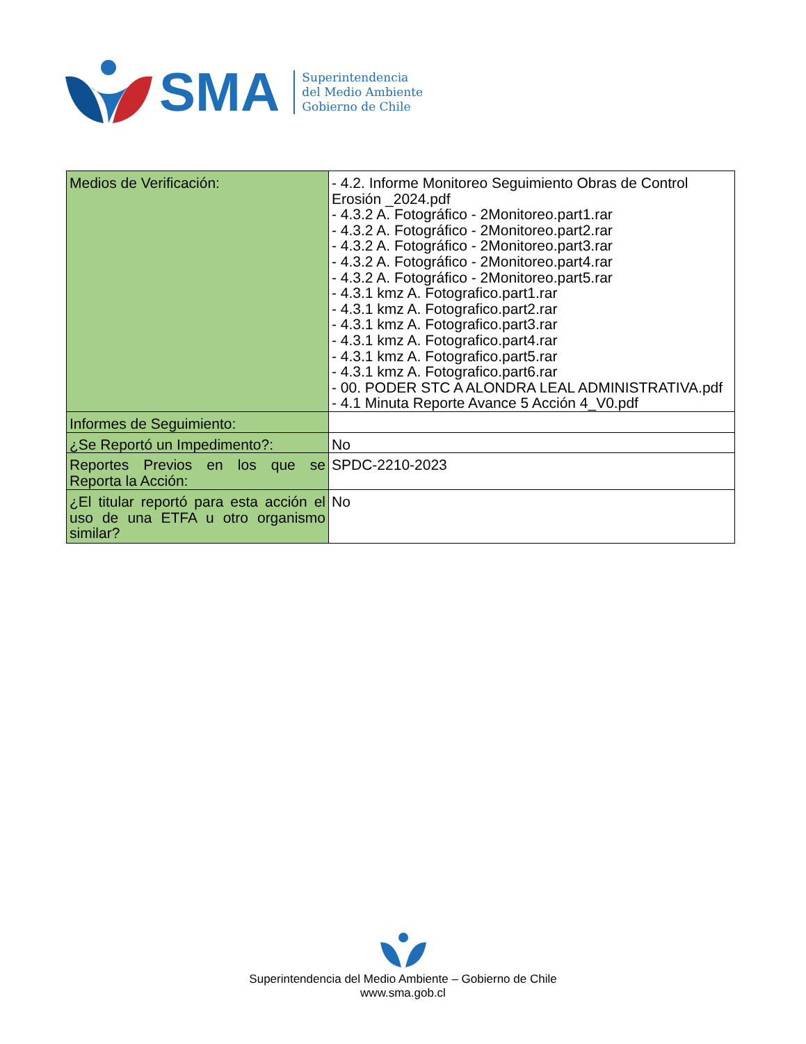SMA
Superintendencia
del Medio Ambiente
Gobierno de Chile
| Medios de Verificación: | - 4.2. Informe Monitoreo Seguimiento Obras de Control Erosión _2024.pdf - 4.3.2 A. Fotográfico - 2Monitoreo.part1.rar - 4.3.2 A. Fotográfico - 2Monitoreo.part2.rar - 4.3.2 A. Fotográfico - 2Monitoreo.part3.rar - 4.3.2 A. Fotográfico - 2Monitoreo.part4.rar - 4.3.2 A. Fotográfico - 2Monitoreo.part5.rar - 4.3.1 kmz A. Fotografico.part1.rar - 4.3.1 kmz A. Fotografico.part2.rar - 4.3.1 kmz A. Fotografico.part3.rar - 4.3.1 kmz A. Fotografico.part4.rar - 4.3.1 kmz A. Fotografico.part5.rar - 4.3.1 kmz A. Fotografico.part6.rar - 00. PODER STC A ALONDRA LEAL ADMINISTRATIVA.pdf - 4.1 Minuta Reporte Avance 5 Acción 4_V0.pdf |
| Informes de Seguimiento: | |
| ¿Se Reportó un Impedimento?: | No |
| Reportes Previos en los que se Reporta la Acción: | SPDC-2210-2023 |
| ¿El titular reportó para esta acción el uso de una ETFA u otro organismo similar? | No |
Superintendencia del Medio Ambiente – Gobierno de Chile
www.sma.gob.cl